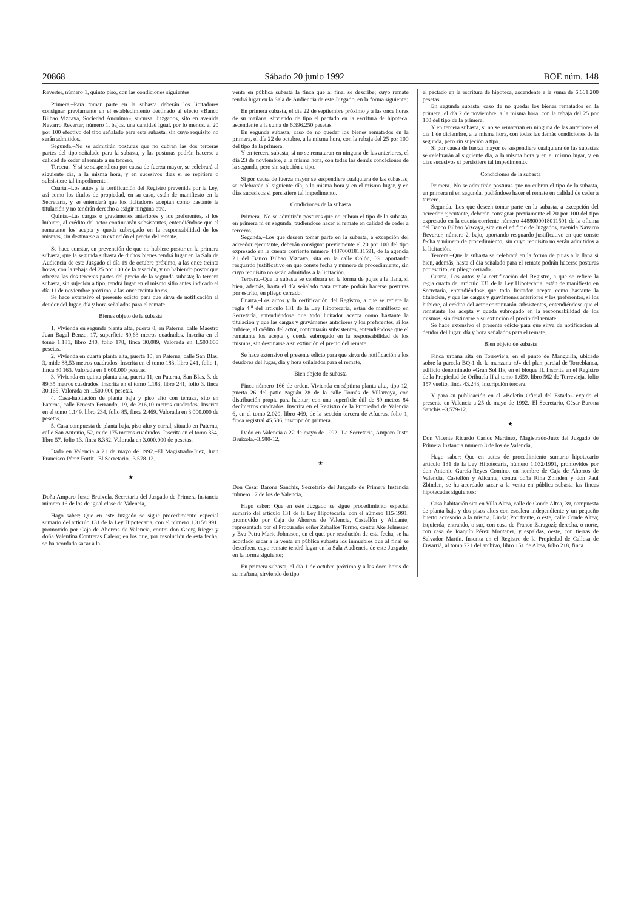20868 Sábado 20 junio 1992 BOE núm. 148
Reverter, número 1, quinto piso, con las condiciones siguientes:
Primera.–Para tomar parte en la subasta deberán los licitadores consignar previamente en el establecimiento destinado al efecto «Banco Bilbao Vizcaya, Sociedad Anónima», sucursal Juzgados, sito en avenida Navarro Reverter, número 1, bajos, una cantidad igual, por lo menos, al 20 por 100 efectivo del tipo señalado para esta subasta, sin cuyo requisito no serán admitidos.
Segunda.–No se admitirán posturas que no cubran las dos terceras partes del tipo señalado para la subasta, y las posturas podrán hacerse a calidad de ceder el remate a un tercero.
Tercera.–Y si se suspendiera por causa de fuerza mayor, se celebrará al siguiente día, a la misma hora, y en sucesivos días si se repitiere o subsistiere tal impedimento.
Cuarta.–Los autos y la certificación del Registro prevenida por la Ley, así como los títulos de propiedad, en su caso, están de manifiesto en la Secretaría, y se entenderá que los licitadores aceptan como bastante la titulación y no tendrán derecho a exigir ninguna otra.
Quinta.–Las cargas o gravámenes anteriores y los preferentes, si los hubiere, al crédito del actor continuarán subsistentes, entendiéndose que el rematante los acepta y queda subrogado en la responsabilidad de los mismos, sin destinarse a su extinción el precio del remate.
Se hace constar, en prevención de que no hubiere postor en la primera subasta, que la segunda subasta de dichos bienes tendrá lugar en la Sala de Audiencia de este Juzgado el día 19 de octubre próximo, a las once treinta horas, con la rebaja del 25 por 100 de la tasación, y no habiendo postor que ofrezca las dos terceras partes del precio de la segunda subasta; la tercera subasta, sin sujeción a tipo, tendrá lugar en el mismo sitio antes indicado el día 11 de noviembre próximo, a las once treinta horas.
Se hace extensivo el presente edicto para que sirva de notificación al deudor del lugar, día y hora señalados para el remate.
Bienes objeto de la subasta
1. Vivienda en segunda planta alta, puerta 8, en Paterna, calle Maestro Juan Bagal Benzo, 17, superficie 89,63 metros cuadrados. Inscrita en el tomo 1.181, libro 240, folio 178, finca 30.089. Valorada en 1.500.000 pesetas.
2. Vivienda en cuarta planta alta, puerta 10, en Paterna, calle San Blas, 3, mide 88,53 metros cuadrados. Inscrita en el tomo 183, libro 241, folio 1, finca 30.163. Valorada en 1.600.000 pesetas.
3. Vivienda en quinta planta alta, puerta 11, en Paterna, San Blas, 3, de 89,35 metros cuadrados. Inscrita en el tomo 1.183, libro 241, folio 3, finca 30.165. Valorada en 1.500.000 pesetas.
4. Casa-habitación de planta baja y piso alto con terraza, sito en Paterna, calle Ernesto Ferrando, 19, de 216,10 metros cuadrados. Inscrita en el tomo 1.149, libro 234, folio 85, finca 2.469. Valorada en 3.000.000 de pesetas.
5. Casa compuesta de planta baja, piso alto y corral, situado en Paterna, calle San Antonio, 52, mide 175 metros cuadrados. Inscrita en el tomo 354, libro 57, folio 13, finca 8.382. Valorada en 3.000.000 de pesetas.
Dado en Valencia a 21 de mayo de 1992.–El Magistrado-Juez, Juan Francisco Pérez Fortit.–El Secretario.–3.578-12.
★
Doña Amparo Justo Bruixola, Secretaria del Juzgado de Primera Instancia número 16 de los de igual clase de Valencia,
Hago saber: Que en este Juzgado se sigue procedimiento especial sumario del artículo 131 de la Ley Hipotecaria, con el número 1.315/1991, promovido por Caja de Ahorros de Valencia, contra don Georg Rieger y doña Valentina Contreras Calero; en los que, por resolución de esta fecha, se ha acordado sacar a la
venta en pública subasta la finca que al final se describe; cuyo remate tendrá lugar en la Sala de Audiencia de este Juzgado, en la forma siguiente:
En primera subasta, el día 22 de septiembre próximo y a las once horas de su mañana, sirviendo de tipo el pactado en la escritura de hipoteca, ascendente a la suma de 6.396.250 pesetas.
En segunda subasta, caso de no quedar los bienes rematados en la primera, el día 22 de octubre, a la misma hora, con la rebaja del 25 por 100 del tipo de la primera.
Y en tercera subasta, si no se remataran en ninguna de las anteriores, el día 23 de noviembre, a la misma hora, con todas las demás condiciones de la segunda, pero sin sujeción a tipo.
Si por causa de fuerza mayor se suspendiere cualquiera de las subastas, se celebrarán al siguiente día, a la misma hora y en el mismo lugar, y en días sucesivos si persistiere tal impedimento.
Condiciones de la subasta
Primera.–No se admitirán posturas que no cubran el tipo de la subasta, en primera ni en segunda, pudiéndose hacer el remate en calidad de ceder a terceros.
Segunda.–Los que deseen tomar parte en la subasta, a excepción del acreedor ejecutante, deberán consignar previamente el 20 por 100 del tipo expresado en la cuenta corriente número 448700018131591, de la agencia 21 del Banco Bilbao Vizcaya, sita en la calle Colón, 39, aportando resguardo justificativo en que conste fecha y número de procedimiento, sin cuyo requisito no serán admitidos a la licitación.
Tercera.–Que la subasta se celebrará en la forma de pujas a la llana, si bien, además, hasta el día señalado para remate podrán hacerse posturas por escrito, en pliego cerrado.
Cuarta.–Los autos y la certificación del Registro, a que se refiere la regla 4.<sup>a</sup> del artículo 131 de la Ley Hipotecaria, están de manifiesto en Secretaría, entendiéndose que todo licitador acepta como bastante la titulación y que las cargas y gravámenes anteriores y los preferentes, si los hubiere, al crédito del actor, continuarán subsistentes, entendiéndose que el rematante los acepta y queda subrogado en la responsabilidad de los mismos, sin destinarse a su extinción el precio del remate.
Se hace extensivo el presente edicto para que sirva de notificación a los deudores del lugar, día y hora señalados para el remate.
Bien objeto de subasta
Finca número 166 de orden. Vivienda en séptima planta alta, tipo 12, puerta 26 del patio zaguán 28 de la calle Tomás de Villarroya, con distribución propia para habitar; con una superficie útil de 89 metros 84 decímetros cuadrados. Inscrita en el Registro de la Propiedad de Valencia 6, en el tomo 2.020, libro 469, de la sección tercera de Afueras, folio 1, finca registral 45.586, inscripción primera.
Dado en Valencia a 22 de mayo de 1992.–La Secretaria, Amparo Justo Bruixola.–3.580-12.
★
Don César Barona Sanchis, Secretario del Juzgado de Primera Instancia número 17 de los de Valencia,
Hago saber: Que en este Juzgado se sigue procedimiento especial sumario del artículo 131 de la Ley Hipotecaria, con el número 115/1991, promovido por Caja de Ahorros de Valencia, Castellón y Alicante, representada por el Procurador señor Zaballos Tormo, contra Ake Johnsson y Eva Petra Marie Johnsson, en el que, por resolución de esta fecha, se ha acordado sacar a la venta en pública subasta los inmuebles que al final se describen, cuyo remate tendrá lugar en la Sala Audiencia de este Juzgado, en la forma siguiente:
En primera subasta, el día 1 de octubre próximo y a las doce horas de su mañana, sirviendo de tipo
el pactado en la escritura de hipoteca, ascendente a la suma de 6.661.200 pesetas.
En segunda subasta, caso de no quedar los bienes rematados en la primera, el día 2 de noviembre, a la misma hora, con la rebaja del 25 por 100 del tipo de la primera.
Y en tercera subasta, si no se remataran en ninguna de las anteriores el día 1 de diciembre, a la misma hora, con todas las demás condiciones de la segunda, pero sin sujeción a tipo.
Si por causa de fuerza mayor se suspendiere cualquiera de las subastas se celebrarán al siguiente día, a la misma hora y en el mismo lugar, y en días sucesivos si persistiere tal impedimento.
Condiciones de la subasta
Primera.–No se admitirán posturas que no cubran el tipo de la subasta, en primera ni en segunda, pudiéndose hacer el remate en calidad de ceder a tercero.
Segunda.–Los que deseen tomar parte en la subasta, a excepción del acreedor ejecutante, deberán consignar previamente el 20 por 100 del tipo expresado en la cuenta corriente número 4488000018011591 de la oficina del Banco Bilbao Vizcaya, sita en el edificio de Juzgados, avenida Navarro Reverter, número 2, bajo, aportando resguardo justificativo en que conste fecha y número de procedimiento, sin cuyo requisito no serán admitidos a la licitación.
Tercera.–Que la subasta se celebrará en la forma de pujas a la llana si bien, además, hasta el día señalado para el remate podrán hacerse posturas por escrito, en pliego cerrado.
Cuarta.–Los autos y la certificación del Registro, a que se refiere la regla cuarta del artículo 131 de la Ley Hipotecaria, están de manifiesto en Secretaría, entendiéndose que todo licitador acepta como bastante la titulación, y que las cargas y gravámenes anteriores y los preferentes, si los hubiere, al crédito del actor continuarán subsistentes, entendiéndose que el rematante los acepta y queda subrogado en la responsabilidad de los mismos, sin destinarse a su extinción el precio del remate.
Se hace extensivo el presente edicto para que sirva de notificación al deudor del lugar, día y hora señalados para el remate.
Bien objeto de subasta
Finca urbana sita en Torrevieja, en el punto de Manguilla, ubicado sobre la parcela BQ-1 de la manzana «J» del plan parcial de Torreblanca, edificio denominado «Gran Sol II», en el bloque II. Inscrita en el Registro de la Propiedad de Orihuela II al tomo 1.659, libro 562 de Torrevieja, folio 157 vuelto, finca 43.243, inscripción tercera.
Y para su publicación en el «Boletín Oficial del Estado» expido el presente en Valencia a 25 de mayo de 1992.–El Secretario, César Barona Sanchis.–3.579-12.
★
Don Vicente Ricardo Carlos Martínez, Magistrado-Juez del Juzgado de Primera Instancia número 3 de los de Valencia,
Hago saber: Que en autos de procedimiento sumario hipotecario artículo 131 de la Ley Hipotecaria, número 1.032/1991, promovidos por don Antonio García-Reyes Comino, en nombre de Caja de Ahorros de Valencia, Castellón y Alicante, contra doña Rina Zbinden y don Paul Zbinden, se ha acordado sacar a la venta en pública subasta las fincas hipotecadas siguientes:
Casa habitación sita en Villa Altea, calle de Conde Altea, 39, compuesta de planta baja y dos pisos altos con escalera independiente y un pequeño huerto accesorio a la misma. Linda: Por frente, o este, calle Conde Altea; izquierda, entrando, o sur, con casa de Franco Zaragozí; derecha, o norte, con casa de Joaquín Pérez Montaner, y espaldas, oeste, con tierras de Salvador Martín. Inscrita en el Registro de la Propiedad de Callosa de Ensarriá, al tomo 721 del archivo, libro 151 de Altea, folio 218, finca